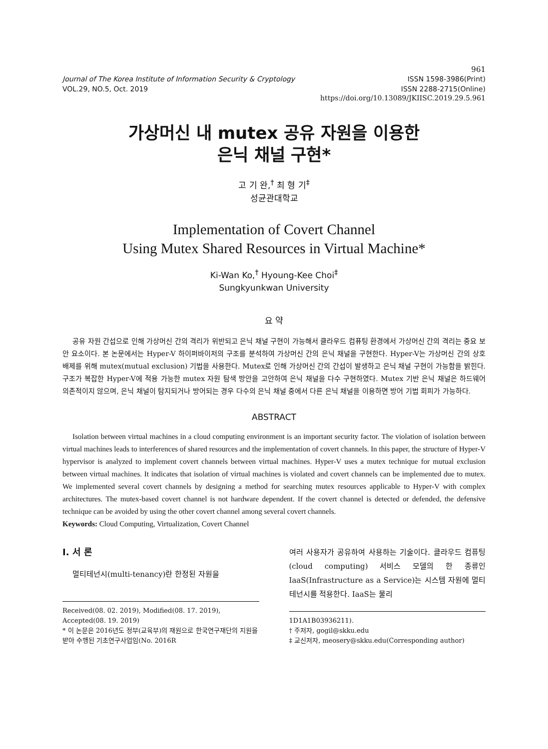961
Journal of The Korea Institute of Information Security & Cryptology ISSN 1598-3986(Print)
VOL.29, NO.5, Oct. 2019 ISSN 2288-2715(Online)
https://doi.org/10.13089/JKIISC.2019.29.5.961
가상머신 내 mutex 공유 자원을 이용한
은닉 채널 구현*
고 기 완,<sup>†</sup> 최 형 기<sup>‡</sup>
성균관대학교
Implementation of Covert Channel
Using Mutex Shared Resources in Virtual Machine*
Ki-Wan Ko,<sup>†</sup> Hyoung-Kee Choi<sup>‡</sup>
Sungkyunkwan University
요 약
공유 자원 간섭으로 인해 가상머신 간의 격리가 위반되고 은닉 채널 구현이 가능해서 클라우드 컴퓨팅 환경에서 가상머신 간의 격리는 중요 보안 요소이다. 본 논문에서는 Hyper-V 하이퍼바이저의 구조를 분석하여 가상머신 간의 은닉 채널을 구현한다. Hyper-V는 가상머신 간의 상호 배제를 위해 mutex(mutual exclusion) 기법을 사용한다. Mutex로 인해 가상머신 간의 간섭이 발생하고 은닉 채널 구현이 가능함을 밝힌다. 구조가 복잡한 Hyper-V에 적용 가능한 mutex 자원 탐색 방안을 고안하여 은닉 채널을 다수 구현하였다. Mutex 기반 은닉 채널은 하드웨어 의존적이지 않으며, 은닉 채널이 탐지되거나 방어되는 경우 다수의 은닉 채널 중에서 다른 은닉 채널을 이용하면 방어 기법 회피가 가능하다.
ABSTRACT
Isolation between virtual machines in a cloud computing environment is an important security factor. The violation of isolation between virtual machines leads to interferences of shared resources and the implementation of covert channels. In this paper, the structure of Hyper-V hypervisor is analyzed to implement covert channels between virtual machines. Hyper-V uses a mutex technique for mutual exclusion between virtual machines. It indicates that isolation of virtual machines is violated and covert channels can be implemented due to mutex. We implemented several covert channels by designing a method for searching mutex resources applicable to Hyper-V with complex architectures. The mutex-based covert channel is not hardware dependent. If the covert channel is detected or defended, the defensive technique can be avoided by using the other covert channel among several covert channels.
Keywords: Cloud Computing, Virtualization, Covert Channel
I. 서 론
멀티테넌시(multi-tenancy)란 한정된 자원을
Received(08. 02. 2019), Modified(08. 17. 2019), Accepted(08. 19. 2019)
* 이 논문은 2016년도 정부(교육부)의 재원으로 한국연구재단의 지원을 받아 수행된 기초연구사업임(No. 2016R
여러 사용자가 공유하여 사용하는 기술이다. 클라우드 컴퓨팅(cloud computing) 서비스 모델의 한 종류인 IaaS(Infrastructure as a Service)는 시스템 자원에 멀티테넌시를 적용한다. IaaS는 물리
1D1A1B03936211).
† 주저자, gogil@skku.edu
‡ 교신저자, meosery@skku.edu(Corresponding author)